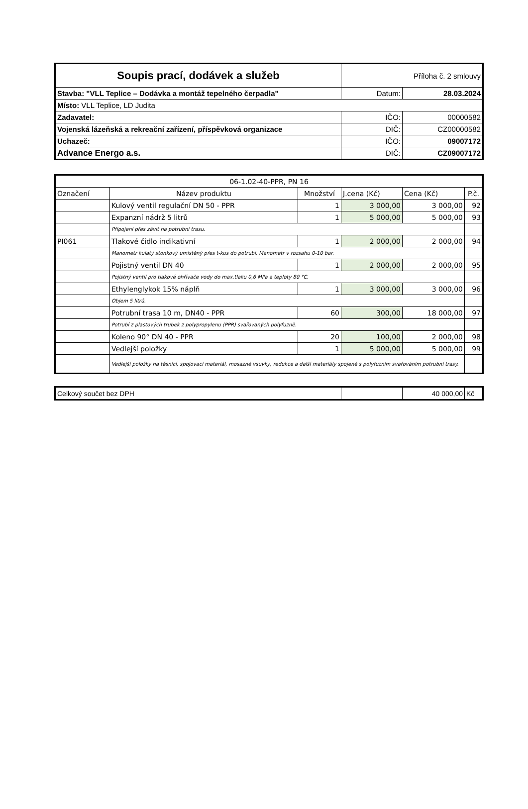| Soupis prací, dodávek a služeb | Příloha č. 2 smlouvy | |
| Stavba: "VLL Teplice – Dodávka a montáž tepelného čerpadla" | Datum: | 28.03.2024 |
| Místo: VLL Teplice, LD Judita | | |
| Zadavatel: | IČO: | 00000582 |
| Vojenská lázeňská a rekreační zařízení, příspěvková organizace | DIČ: | CZ00000582 |
| Uchazeč: | IČO: | 09007172 |
| Advance Energo a.s. | DIČ: | CZ09007172 |
| 06-1.02-40-PPR, PN 16 | | | | | |
| Označení | Název produktu | Množství | J.cena (Kč) | Cena (Kč) | P.č. |
| | Kulový ventil regulační DN 50 - PPR | 1 | 3 000,00 | 3 000,00 | 92 |
| | Expanzní nádrž 5 litrů | 1 | 5 000,00 | 5 000,00 | 93 |
| | Připojení přes závit na potrubní trasu. | | | | |
| PI061 | Tlakové čidlo indikativní | 1 | 2 000,00 | 2 000,00 | 94 |
| | Manometr kulatý stonkový umístěný přes t-kus do potrubí. Manometr v rozsahu 0-10 bar. | | | | |
| | Pojistný ventil DN 40 | 1 | 2 000,00 | 2 000,00 | 95 |
| | Pojistný ventil pro tlakové ohřívače vody do max.tlaku 0,6 MPa a teploty 80 °C. | | | | |
| | Ethylenglykok 15% náplň | 1 | 3 000,00 | 3 000,00 | 96 |
| | Objem 5 litrů. | | | | |
| | Potrubní trasa 10 m, DN40 - PPR | 60 | 300,00 | 18 000,00 | 97 |
| | Potrubí z plastových trubek z polypropylenu (PPR) svařovaných polyfuzně. | | | | |
| | Koleno 90° DN 40 - PPR | 20 | 100,00 | 2 000,00 | 98 |
| | Vedlejší položky | 1 | 5 000,00 | 5 000,00 | 99 |
| | Vedlejší položky na těsnící, spojovací materiál, mosazné vsuvky, redukce a další materiály spojené s polyfuzním svařováním potrubní trasy. | | | | |
| Celkový součet bez DPH | | 40 000,00 | Kč |